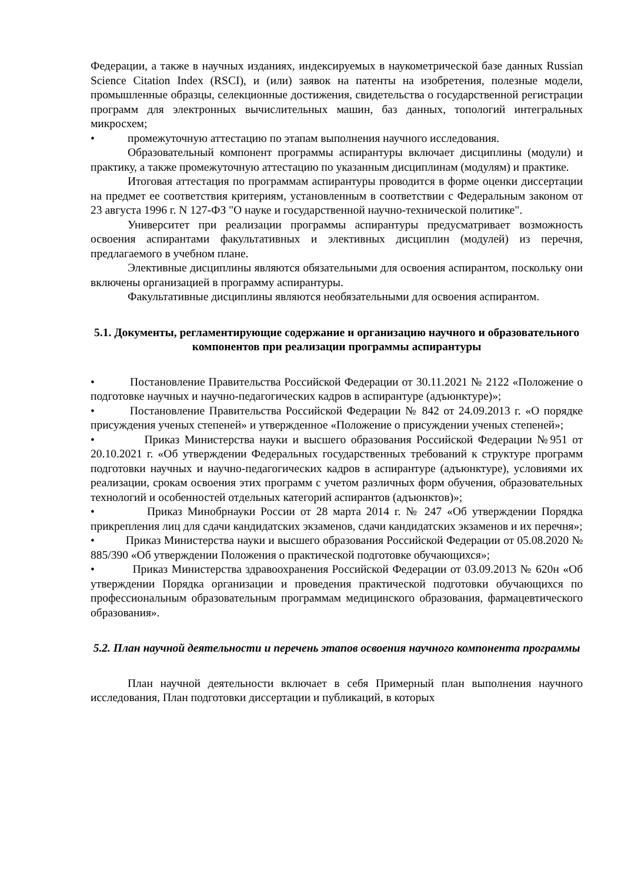Федерации, а также в научных изданиях, индексируемых в наукометрической базе данных Russian Science Citation Index (RSCI), и (или) заявок на патенты на изобретения, полезные модели, промышленные образцы, селекционные достижения, свидетельства о государственной регистрации программ для электронных вычислительных машин, баз данных, топологий интегральных микросхем;
• промежуточную аттестацию по этапам выполнения научного исследования.
Образовательный компонент программы аспирантуры включает дисциплины (модули) и практику, а также промежуточную аттестацию по указанным дисциплинам (модулям) и практике.
Итоговая аттестация по программам аспирантуры проводится в форме оценки диссертации на предмет ее соответствия критериям, установленным в соответствии с Федеральным законом от 23 августа 1996 г. N 127-ФЗ "О науке и государственной научно-технической политике".
Университет при реализации программы аспирантуры предусматривает возможность освоения аспирантами факультативных и элективных дисциплин (модулей) из перечня, предлагаемого в учебном плане.
Элективные дисциплины являются обязательными для освоения аспирантом, поскольку они включены организацией в программу аспирантуры.
Факультативные дисциплины являются необязательными для освоения аспирантом.
5.1. Документы, регламентирующие содержание и организацию научного и образовательного компонентов при реализации программы аспирантуры
• Постановление Правительства Российской Федерации от 30.11.2021 № 2122 «Положение о подготовке научных и научно-педагогических кадров в аспирантуре (адъюнктуре)»;
• Постановление Правительства Российской Федерации № 842 от 24.09.2013 г. «О порядке присуждения ученых степеней» и утвержденное «Положение о присуждении ученых степеней»;
• Приказ Министерства науки и высшего образования Российской Федерации №951 от 20.10.2021 г. «Об утверждении Федеральных государственных требований к структуре программ подготовки научных и научно-педагогических кадров в аспирантуре (адъюнктуре), условиями их реализации, срокам освоения этих программ с учетом различных форм обучения, образовательных технологий и особенностей отдельных категорий аспирантов (адъюнктов)»;
• Приказ Минобрнауки России от 28 марта 2014 г. № 247 «Об утверждении Порядка прикрепления лиц для сдачи кандидатских экзаменов, сдачи кандидатских экзаменов и их перечня»;
• Приказ Министерства науки и высшего образования Российской Федерации от 05.08.2020 № 885/390 «Об утверждении Положения о практической подготовке обучающихся»;
• Приказ Министерства здравоохранения Российской Федерации от 03.09.2013 № 620н «Об утверждении Порядка организации и проведения практической подготовки обучающихся по профессиональным образовательным программам медицинского образования, фармацевтического образования».
5.2. План научной деятельности и перечень этапов освоения научного компонента программы
План научной деятельности включает в себя Примерный план выполнения научного исследования, План подготовки диссертации и публикаций, в которых